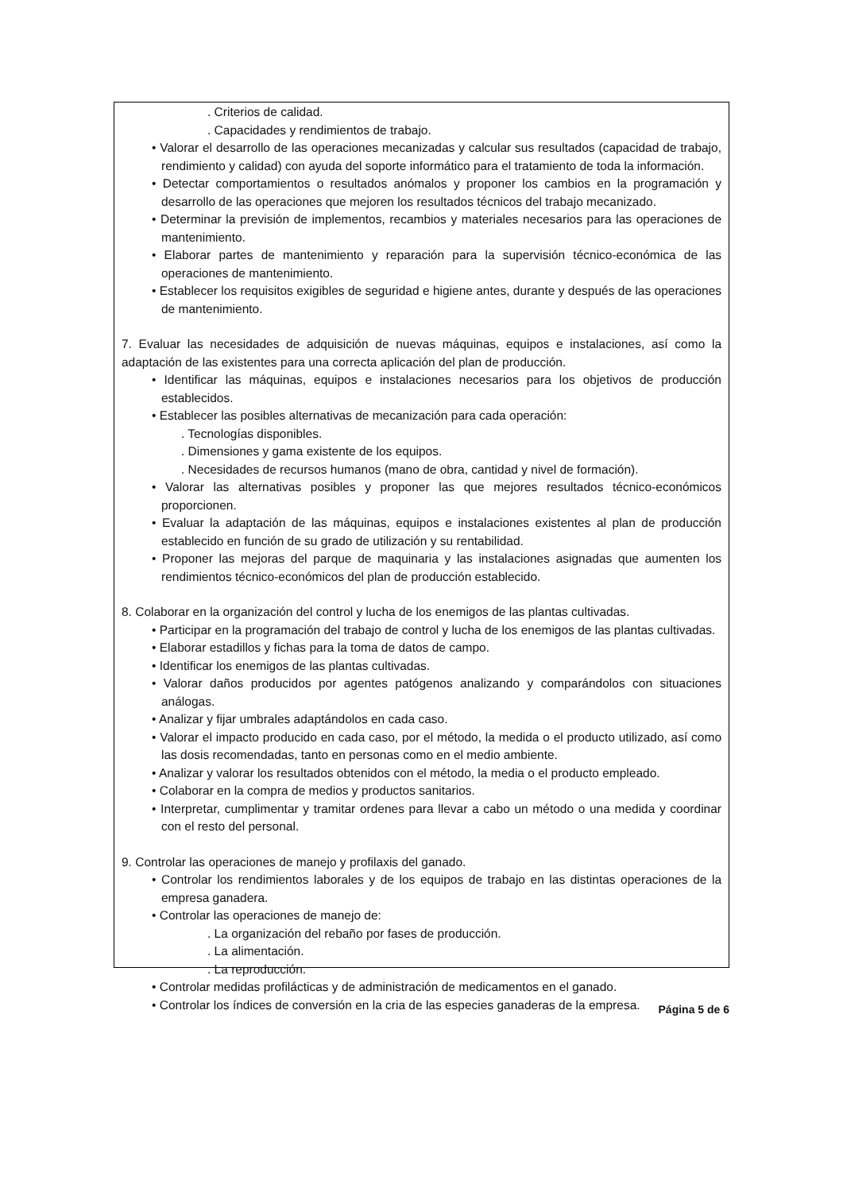. Criterios de calidad.
. Capacidades y rendimientos de trabajo.
• Valorar el desarrollo de las operaciones mecanizadas y calcular sus resultados (capacidad de trabajo, rendimiento y calidad) con ayuda del soporte informático para el tratamiento de toda la información.
• Detectar comportamientos o resultados anómalos y proponer los cambios en la programación y desarrollo de las operaciones que mejoren los resultados técnicos del trabajo mecanizado.
• Determinar la previsión de implementos, recambios y materiales necesarios para las operaciones de mantenimiento.
• Elaborar partes de mantenimiento y reparación para la supervisión técnico-económica de las operaciones de mantenimiento.
• Establecer los requisitos exigibles de seguridad e higiene antes, durante y después de las operaciones de mantenimiento.
7. Evaluar las necesidades de adquisición de nuevas máquinas, equipos e instalaciones, así como la adaptación de las existentes para una correcta aplicación del plan de producción.
• Identificar las máquinas, equipos e instalaciones necesarios para los objetivos de producción establecidos.
• Establecer las posibles alternativas de mecanización para cada operación:
. Tecnologías disponibles.
. Dimensiones y gama existente de los equipos.
. Necesidades de recursos humanos (mano de obra, cantidad y nivel de formación).
• Valorar las alternativas posibles y proponer las que mejores resultados técnico-económicos proporcionen.
• Evaluar la adaptación de las máquinas, equipos e instalaciones existentes al plan de producción establecido en función de su grado de utilización y su rentabilidad.
• Proponer las mejoras del parque de maquinaria y las instalaciones asignadas que aumenten los rendimientos técnico-económicos del plan de producción establecido.
8. Colaborar en la organización del control y lucha de los enemigos de las plantas cultivadas.
• Participar en la programación del trabajo de control y lucha de los enemigos de las plantas cultivadas.
• Elaborar estadillos y fichas para la toma de datos de campo.
• Identificar los enemigos de las plantas cultivadas.
• Valorar daños producidos por agentes patógenos analizando y comparándolos con situaciones análogas.
• Analizar y fijar umbrales adaptándolos en cada caso.
• Valorar el impacto producido en cada caso, por el método, la medida o el producto utilizado, así como las dosis recomendadas, tanto en personas como en el medio ambiente.
• Analizar y valorar los resultados obtenidos con el método, la media o el producto empleado.
• Colaborar en la compra de medios y productos sanitarios.
• Interpretar, cumplimentar y tramitar ordenes para llevar a cabo un método o una medida y coordinar con el resto del personal.
9. Controlar las operaciones de manejo y profilaxis del ganado.
• Controlar los rendimientos laborales y de los equipos de trabajo en las distintas operaciones de la empresa ganadera.
• Controlar las operaciones de manejo de:
. La organización del rebaño por fases de producción.
. La alimentación.
. La reproducción.
• Controlar medidas profilácticas y de administración de medicamentos en el ganado.
• Controlar los índices de conversión en la cria de las especies ganaderas de la empresa.
Página 5 de 6